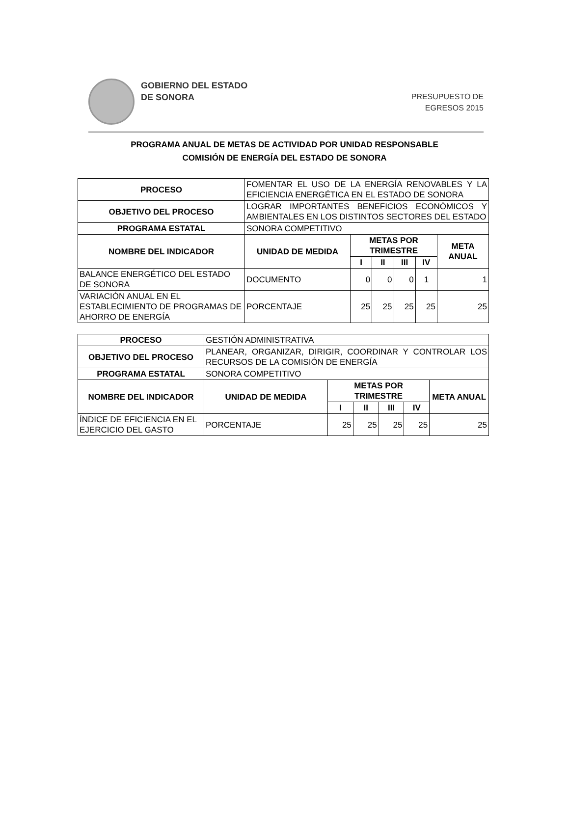GOBIERNO DEL ESTADO
DE SONORA
PRESUPUESTO DE
EGRESOS 2015
PROGRAMA ANUAL DE METAS DE ACTIVIDAD POR UNIDAD RESPONSABLE
COMISIÓN DE ENERGÍA DEL ESTADO DE SONORA
| PROCESO | FOMENTAR EL USO DE LA ENERGÍA RENOVABLES Y LA EFICIENCIA ENERGÉTICA EN EL ESTADO DE SONORA | | | | | |
| OBJETIVO DEL PROCESO | LOGRAR IMPORTANTES BENEFICIOS ECONÓMICOS Y AMBIENTALES EN LOS DISTINTOS SECTORES DEL ESTADO | | | | | |
| PROGRAMA ESTATAL | SONORA COMPETITIVO | | | | | |
| NOMBRE DEL INDICADOR | UNIDAD DE MEDIDA | METAS POR TRIMESTRE | | | | META ANUAL |
| | | I | II | III | IV | |
| BALANCE ENERGÉTICO DEL ESTADO DE SONORA | DOCUMENTO | 0 | 0 | 0 | 1 | 1 |
| VARIACIÓN ANUAL EN EL ESTABLECIMIENTO DE PROGRAMAS DE AHORRO DE ENERGÍA | PORCENTAJE | 25 | 25 | 25 | 25 | 25 |
| PROCESO | GESTIÓN ADMINISTRATIVA | | | | | |
| OBJETIVO DEL PROCESO | PLANEAR, ORGANIZAR, DIRIGIR, COORDINAR Y CONTROLAR LOS RECURSOS DE LA COMISIÓN DE ENERGÍA | | | | | |
| PROGRAMA ESTATAL | SONORA COMPETITIVO | | | | | |
| NOMBRE DEL INDICADOR | UNIDAD DE MEDIDA | METAS POR TRIMESTRE | | | | META ANUAL |
| | | I | II | III | IV | |
| ÍNDICE DE EFICIENCIA EN EL EJERCICIO DEL GASTO | PORCENTAJE | 25 | 25 | 25 | 25 | 25 |